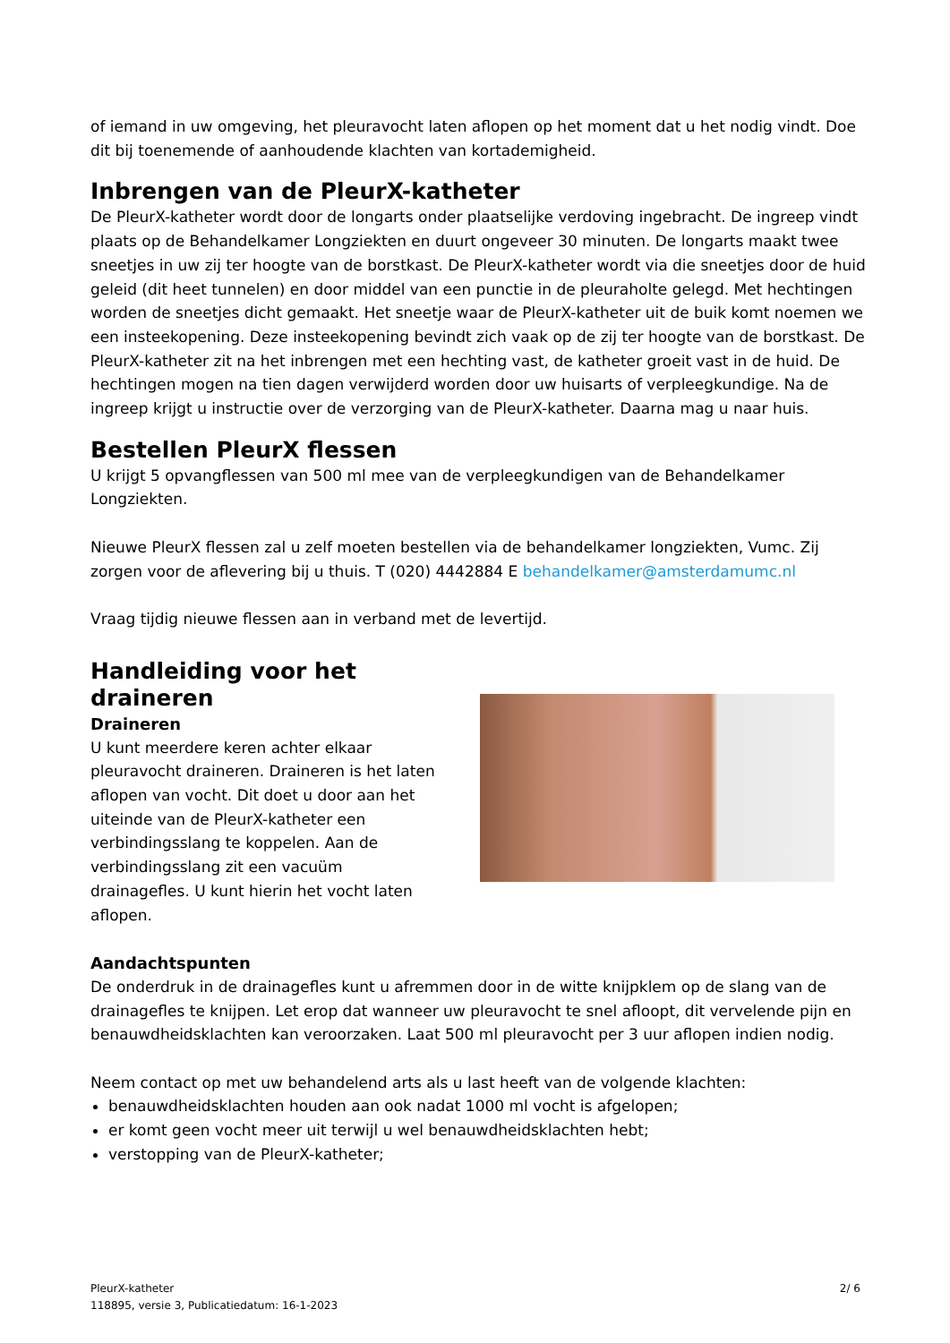of iemand in uw omgeving, het pleuravocht laten aflopen op het moment dat u het nodig vindt. Doe dit bij toenemende of aanhoudende klachten van kortademigheid.
Inbrengen van de PleurX-katheter
De PleurX-katheter wordt door de longarts onder plaatselijke verdoving ingebracht. De ingreep vindt plaats op de Behandelkamer Longziekten en duurt ongeveer 30 minuten. De longarts maakt twee sneetjes in uw zij ter hoogte van de borstkast. De PleurX-katheter wordt via die sneetjes door de huid geleid (dit heet tunnelen) en door middel van een punctie in de pleuraholte gelegd. Met hechtingen worden de sneetjes dicht gemaakt. Het sneetje waar de PleurX-katheter uit de buik komt noemen we een insteekopening. Deze insteekopening bevindt zich vaak op de zij ter hoogte van de borstkast. De PleurX-katheter zit na het inbrengen met een hechting vast, de katheter groeit vast in de huid. De hechtingen mogen na tien dagen verwijderd worden door uw huisarts of verpleegkundige. Na de ingreep krijgt u instructie over de verzorging van de PleurX-katheter. Daarna mag u naar huis.
Bestellen PleurX flessen
U krijgt 5 opvangflessen van 500 ml mee van de verpleegkundigen van de Behandelkamer Longziekten.
Nieuwe PleurX flessen zal u zelf moeten bestellen via de behandelkamer longziekten, Vumc. Zij zorgen voor de aflevering bij u thuis. T (020) 4442884 E behandelkamer@amsterdamumc.nl
Vraag tijdig nieuwe flessen aan in verband met de levertijd.
Handleiding voor het draineren
Draineren
U kunt meerdere keren achter elkaar pleuravocht draineren. Draineren is het laten aflopen van vocht. Dit doet u door aan het uiteinde van de PleurX-katheter een verbindingsslang te koppelen. Aan de verbindingsslang zit een vacuüm drainagefles. U kunt hierin het vocht laten aflopen.
Aandachtspunten
De onderdruk in de drainagefles kunt u afremmen door in de witte knijpklem op de slang van de drainagefles te knijpen. Let erop dat wanneer uw pleuravocht te snel afloopt, dit vervelende pijn en benauwdheidsklachten kan veroorzaken. Laat 500 ml pleuravocht per 3 uur aflopen indien nodig.
Neem contact op met uw behandelend arts als u last heeft van de volgende klachten:
benauwdheidsklachten houden aan ook nadat 1000 ml vocht is afgelopen;
er komt geen vocht meer uit terwijl u wel benauwdheidsklachten hebt;
verstopping van de PleurX-katheter;
PleurX-katheter
118895, versie 3, Publicatiedatum: 16-1-2023
2/ 6